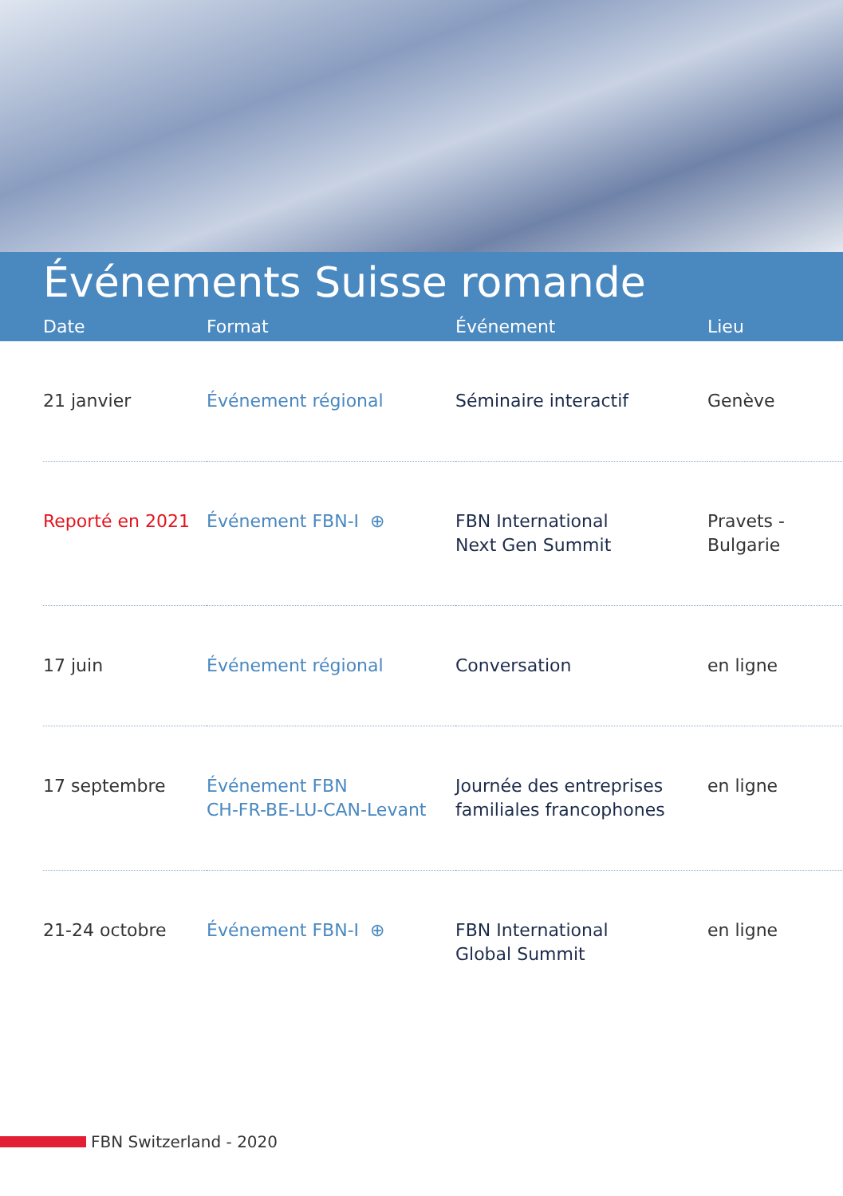Événements Suisse romande
| Date | Format | Événement | Lieu |
| --- | --- | --- | --- |
| 21 janvier | Événement régional | Séminaire interactif | Genève |
| Reporté en 2021 | Événement FBN-I ⊕ | FBN International Next Gen Summit | Pravets - Bulgarie |
| 17 juin | Événement régional | Conversation | en ligne |
| 17 septembre | Événement FBN CH-FR-BE-LU-CAN-Levant | Journée des entreprises familiales francophones | en ligne |
| 21-24 octobre | Événement FBN-I ⊕ | FBN International Global Summit | en ligne |
FBN Switzerland - 2020